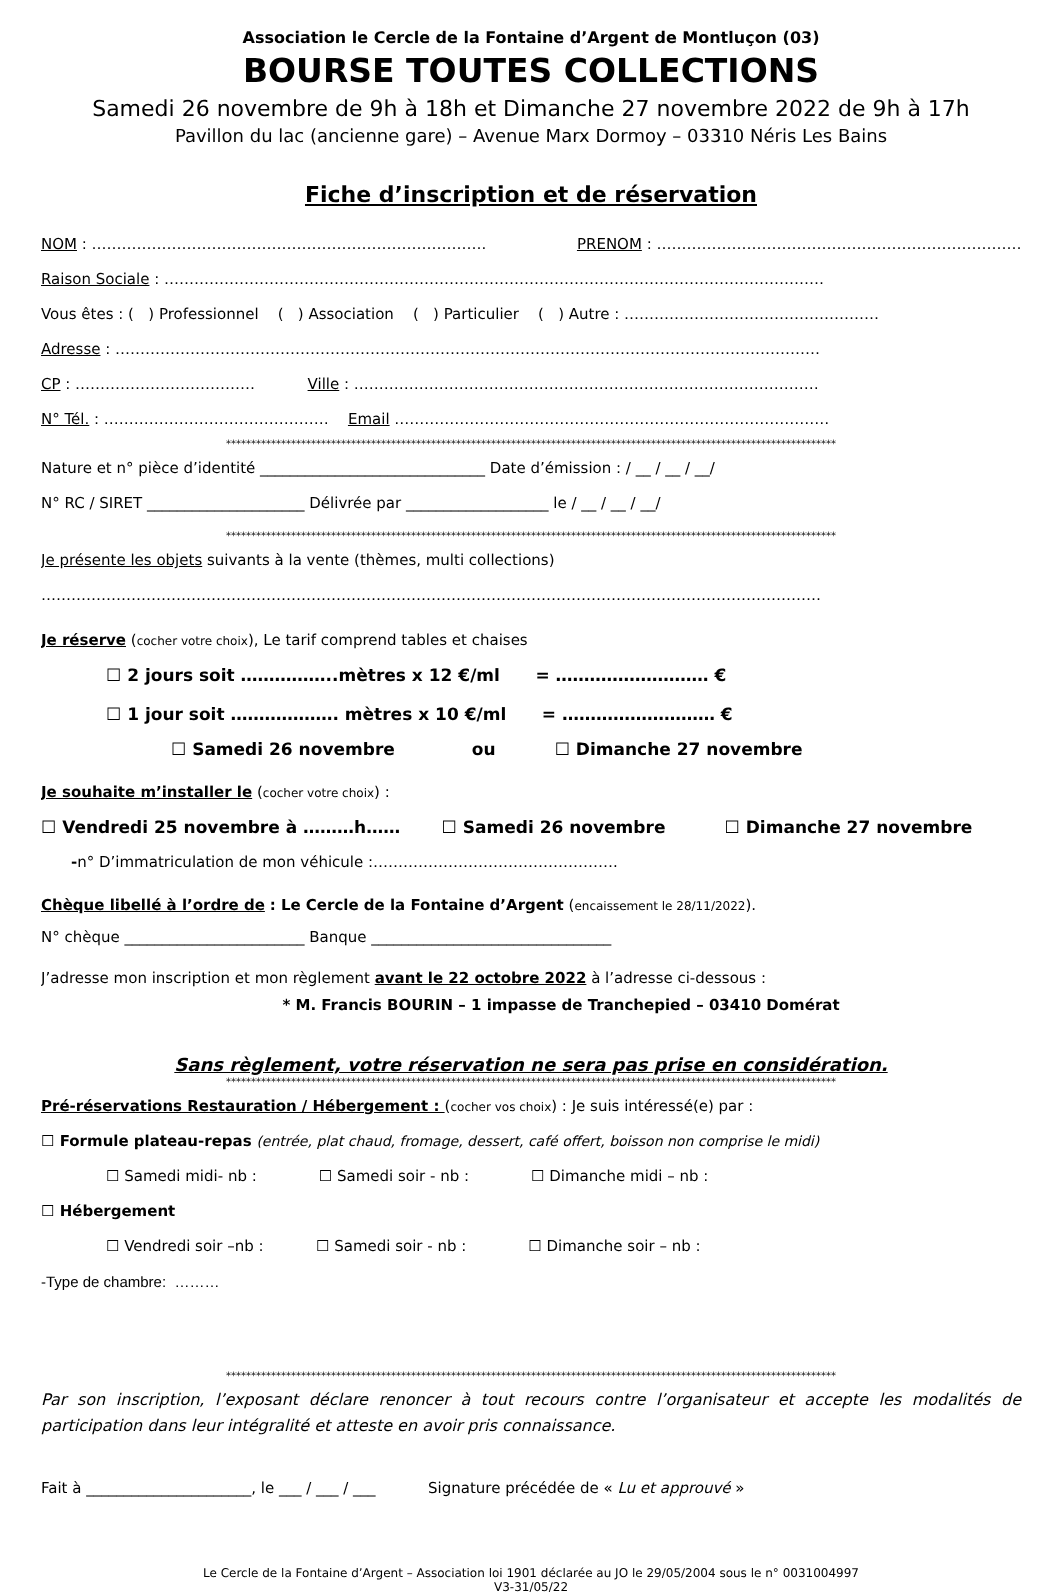Association le Cercle de la Fontaine d’Argent de Montluçon (03)
BOURSE TOUTES COLLECTIONS
Samedi 26 novembre de 9h à 18h et Dimanche 27 novembre 2022 de 9h à 17h
Pavillon du lac (ancienne gare) – Avenue Marx Dormoy – 03310 Néris Les Bains
Fiche d’inscription et de réservation
NOM : ……………………………………………………………………. PRENOM : …………………………………………………………………
Raison Sociale : ……………………………………………………………………………………………………………………
Vous êtes : ( ) Professionnel ( ) Association ( ) Particulier ( ) Autre : ……………………………………………
Adresse : ……………………………………………………………………………………………………………………………
CP : ……………………………… Ville : …………………………………………………………………………………
N° Tél. : ……………………………………… Email ……………………………………………………………………………
**************************************************************************************************************************
Nature et n° pièce d’identité ______________________________ Date d’émission : / __ / __ / __/
N° RC / SIRET _____________________ Délivrée par ___________________ le / __ / __ / __/
**************************************************************************************************************************
Je présente les objets suivants à la vente (thèmes, multi collections)
…………………………………………………………………………………………………………………………………………
Je réserve (cocher votre choix), Le tarif comprend tables et chaises
☐ 2 jours soit ……………..mètres x 12 €/ml = ……………………… €
☐ 1 jour soit ………………. mètres x 10 €/ml = ……………………… €
☐ Samedi 26 novembre ou ☐ Dimanche 27 novembre
Je souhaite m’installer le (cocher votre choix) :
☐ Vendredi 25 novembre à ………h…… ☐ Samedi 26 novembre ☐ Dimanche 27 novembre
-n° D’immatriculation de mon véhicule :………………………………………….
Chèque libellé à l’ordre de : Le Cercle de la Fontaine d’Argent (encaissement le 28/11/2022).
N° chèque ________________________ Banque ________________________________
J’adresse mon inscription et mon règlement avant le 22 octobre 2022 à l’adresse ci-dessous :
* M. Francis BOURIN – 1 impasse de Tranchepied – 03410 Domérat
Sans règlement, votre réservation ne sera pas prise en considération.
**************************************************************************************************************************
Pré-réservations Restauration / Hébergement : (cocher vos choix) : Je suis intéressé(e) par :
☐ Formule plateau-repas (entrée, plat chaud, fromage, dessert, café offert, boisson non comprise le midi)
☐ Samedi midi- nb : ☐ Samedi soir - nb : ☐ Dimanche midi – nb :
☐ Hébergement
☐ Vendredi soir –nb : ☐ Samedi soir - nb : ☐ Dimanche soir – nb :
-Type de chambre: ………
**************************************************************************************************************************
Par son inscription, l’exposant déclare renoncer à tout recours contre l’organisateur et accepte les modalités de participation dans leur intégralité et atteste en avoir pris connaissance.
Fait à ______________________, le ___ / ___ / ___ Signature précédée de « Lu et approuvé »
Le Cercle de la Fontaine d’Argent – Association loi 1901 déclarée au JO le 29/05/2004 sous le n° 0031004997
V3-31/05/22